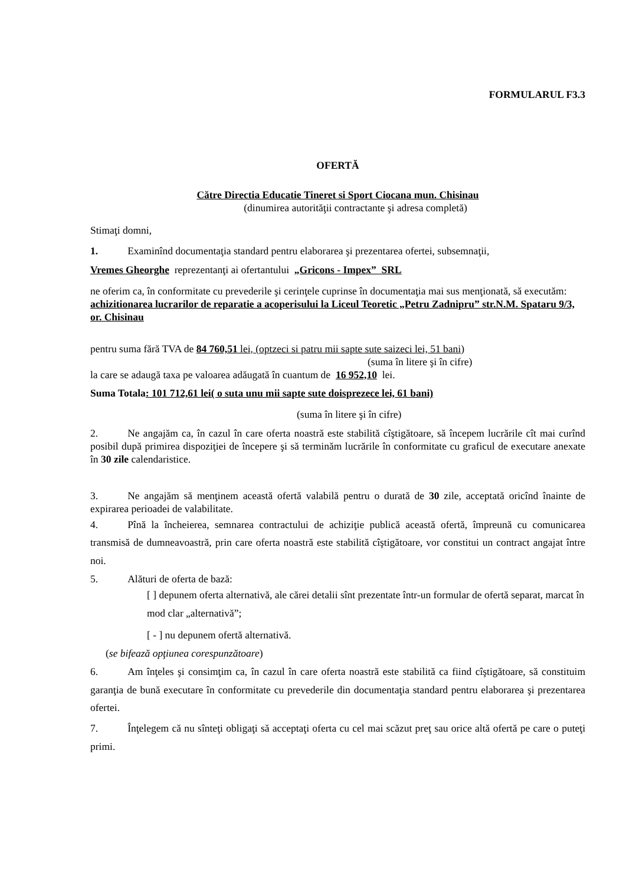FORMULARUL F3.3
OFERTĂ
Către Directia Educatie Tineret si Sport Ciocana mun. Chisinau
(dinumirea autorităţii contractante şi adresa completă)
Stimaţi domni,
1. Examinînd documentaţia standard pentru elaborarea şi prezentarea ofertei, subsemnaţii,
Vremes Gheorghe reprezentanţi ai ofertantului „Gricons - Impex” SRL
ne oferim ca, în conformitate cu prevederile şi cerinţele cuprinse în documentaţia mai sus menţionată, să executăm: achizitionarea lucrarilor de reparatie a acoperisului la Liceul Teoretic „Petru Zadnipru” str.N.M. Spataru 9/3, or. Chisinau
pentru suma fără TVA de 84 760,51 lei, (optzeci si patru mii sapte sute saizeci lei, 51 bani)
(suma în litere şi în cifre)
la care se adaugă taxa pe valoarea adăugată în cuantum de 16 952,10 lei.
Suma Totala: 101 712,61 lei( o suta unu mii sapte sute doisprezece lei, 61 bani)
(suma în litere şi în cifre)
2. Ne angajăm ca, în cazul în care oferta noastră este stabilită cîştigătoare, să începem lucrările cît mai curînd posibil după primirea dispoziţiei de începere şi să terminăm lucrările în conformitate cu graficul de executare anexate în 30 zile calendaristice.
3. Ne angajăm să menţinem această ofertă valabilă pentru o durată de 30 zile, acceptată oricînd înainte de expirarea perioadei de valabilitate.
4. Pînă la încheierea, semnarea contractului de achiziţie publică această ofertă, împreună cu comunicarea transmisă de dumneavoastră, prin care oferta noastră este stabilită cîştigătoare, vor constitui un contract angajat între noi.
5. Alături de oferta de bază:
[ ] depunem oferta alternativă, ale cărei detalii sînt prezentate într-un formular de ofertă separat, marcat în mod clar „alternativă”;
[ - ] nu depunem ofertă alternativă.
(se bifează opţiunea corespunzătoare)
6. Am înţeles şi consimţim ca, în cazul în care oferta noastră este stabilită ca fiind cîştigătoare, să constituim garanţia de bună executare în conformitate cu prevederile din documentaţia standard pentru elaborarea şi prezentarea ofertei.
7. Înţelegem că nu sînteţi obligaţi să acceptaţi oferta cu cel mai scăzut preţ sau orice altă ofertă pe care o puteţi primi.